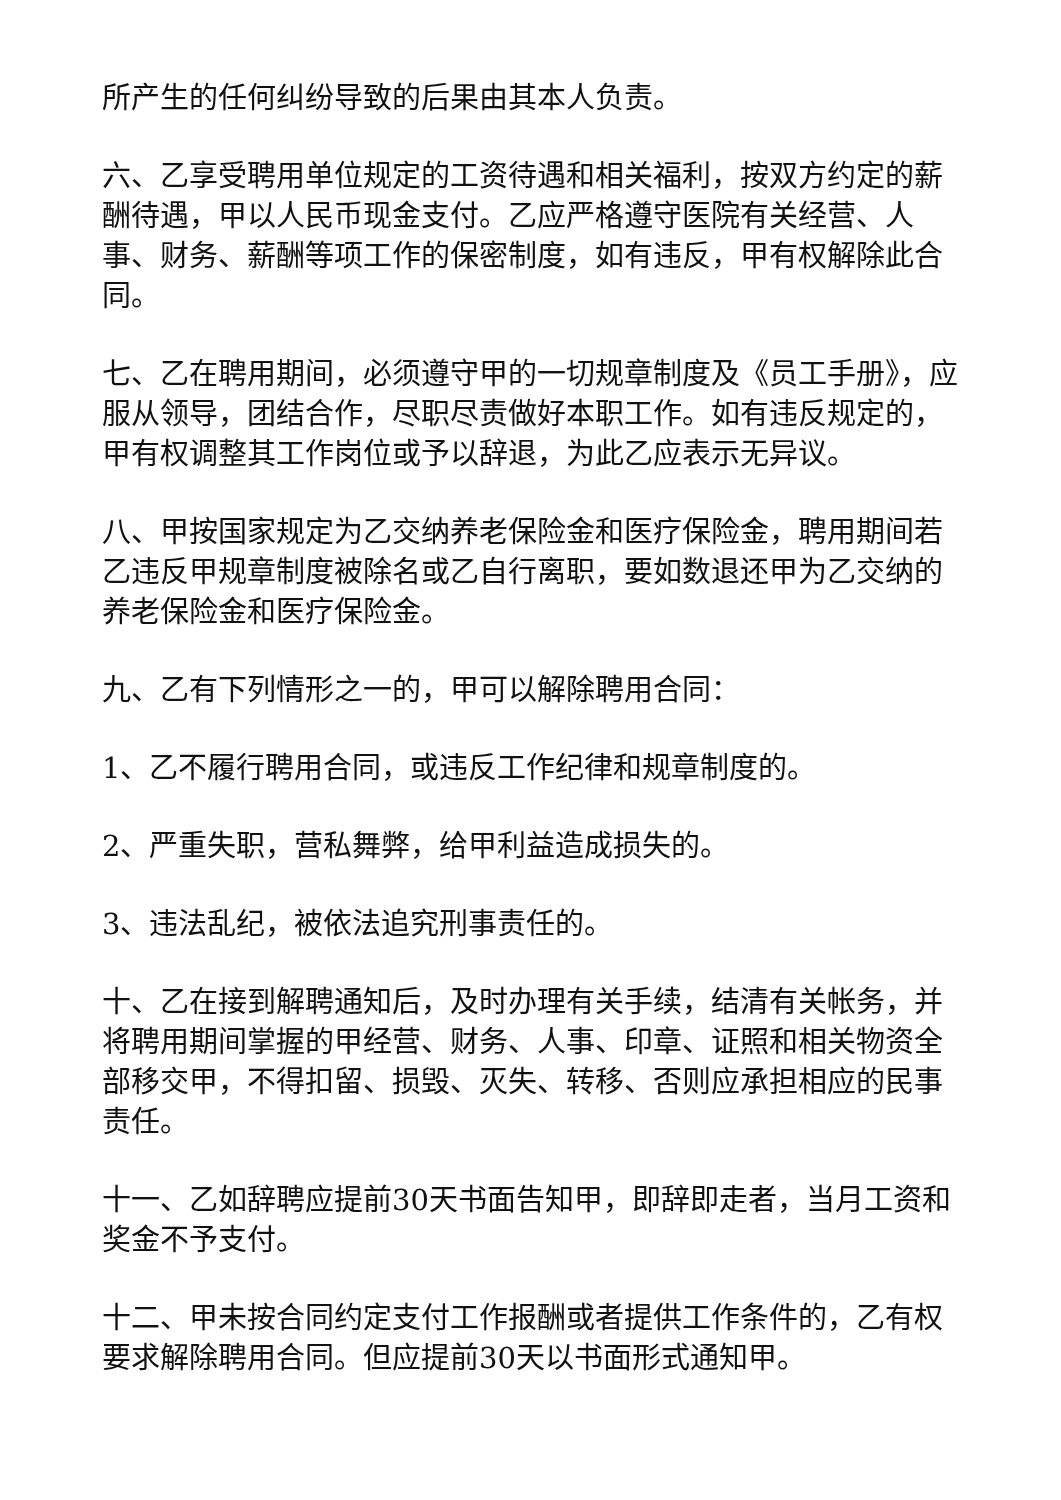所产生的任何纠纷导致的后果由其本人负责。
六、乙享受聘用单位规定的工资待遇和相关福利，按双方约定的薪酬待遇，甲以人民币现金支付。乙应严格遵守医院有关经营、人事、财务、薪酬等项工作的保密制度，如有违反，甲有权解除此合同。
七、乙在聘用期间，必须遵守甲的一切规章制度及《员工手册》，应服从领导，团结合作，尽职尽责做好本职工作。如有违反规定的，甲有权调整其工作岗位或予以辞退，为此乙应表示无异议。
八、甲按国家规定为乙交纳养老保险金和医疗保险金，聘用期间若乙违反甲规章制度被除名或乙自行离职，要如数退还甲为乙交纳的养老保险金和医疗保险金。
九、乙有下列情形之一的，甲可以解除聘用合同：
1、乙不履行聘用合同，或违反工作纪律和规章制度的。
2、严重失职，营私舞弊，给甲利益造成损失的。
3、违法乱纪，被依法追究刑事责任的。
十、乙在接到解聘通知后，及时办理有关手续，结清有关帐务，并将聘用期间掌握的甲经营、财务、人事、印章、证照和相关物资全部移交甲，不得扣留、损毁、灭失、转移、否则应承担相应的民事责任。
十一、乙如辞聘应提前30天书面告知甲，即辞即走者，当月工资和奖金不予支付。
十二、甲未按合同约定支付工作报酬或者提供工作条件的，乙有权要求解除聘用合同。但应提前30天以书面形式通知甲。